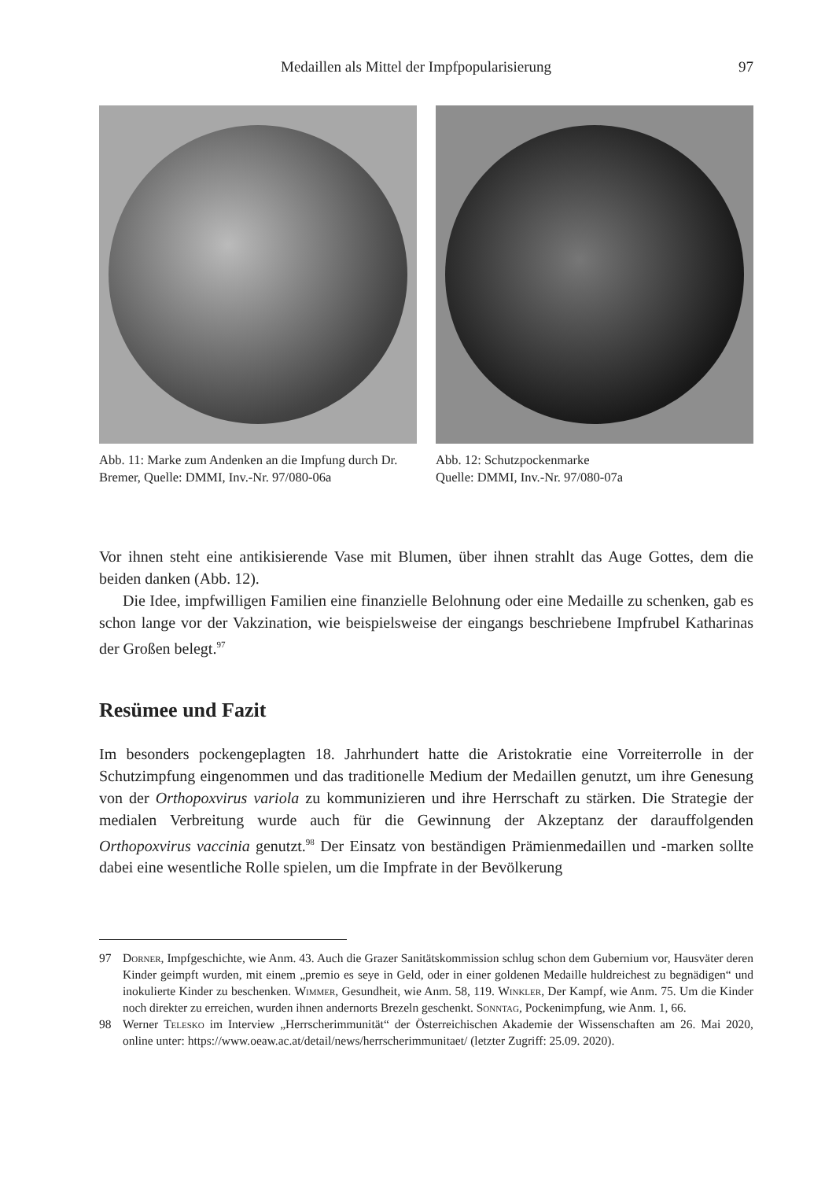Medaillen als Mittel der Impfpopularisierung 97
Abb. 11: Marke zum Andenken an die Impfung durch Dr. Bremer, Quelle: DMMI, Inv.-Nr. 97/080-06a
Abb. 12: Schutzpockenmarke
Quelle: DMMI, Inv.-Nr. 97/080-07a
Vor ihnen steht eine antikisierende Vase mit Blumen, über ihnen strahlt das Auge Gottes, dem die beiden danken (Abb. 12).
Die Idee, impfwilligen Familien eine finanzielle Belohnung oder eine Medaille zu schenken, gab es schon lange vor der Vakzination, wie beispielsweise der eingangs beschriebene Impfrubel Katharinas der Großen belegt.<sup>97</sup>
Resümee und Fazit
Im besonders pockengeplagten 18. Jahrhundert hatte die Aristokratie eine Vorreiterrolle in der Schutzimpfung eingenommen und das traditionelle Medium der Medaillen genutzt, um ihre Genesung von der Orthopoxvirus variola zu kommunizieren und ihre Herrschaft zu stärken. Die Strategie der medialen Verbreitung wurde auch für die Gewinnung der Akzeptanz der darauffolgenden Orthopoxvirus vaccinia genutzt.<sup>98</sup> Der Einsatz von beständigen Prämienmedaillen und -marken sollte dabei eine wesentliche Rolle spielen, um die Impfrate in der Bevölkerung
97 Dorner, Impfgeschichte, wie Anm. 43. Auch die Grazer Sanitätskommission schlug schon dem Gubernium vor, Hausväter deren Kinder geimpft wurden, mit einem „premio es seye in Geld, oder in einer goldenen Medaille huldreichest zu begnädigen“ und inokulierte Kinder zu beschenken. Wimmer, Gesundheit, wie Anm. 58, 119. Winkler, Der Kampf, wie Anm. 75. Um die Kinder noch direkter zu erreichen, wurden ihnen andernorts Brezeln geschenkt. Sonntag, Pockenimpfung, wie Anm. 1, 66.
98 Werner Telesko im Interview „Herrscherimmunität“ der Österreichischen Akademie der Wissenschaften am 26. Mai 2020, online unter: https://www.oeaw.ac.at/detail/news/herrscherimmunitaet/ (letzter Zugriff: 25.09. 2020).